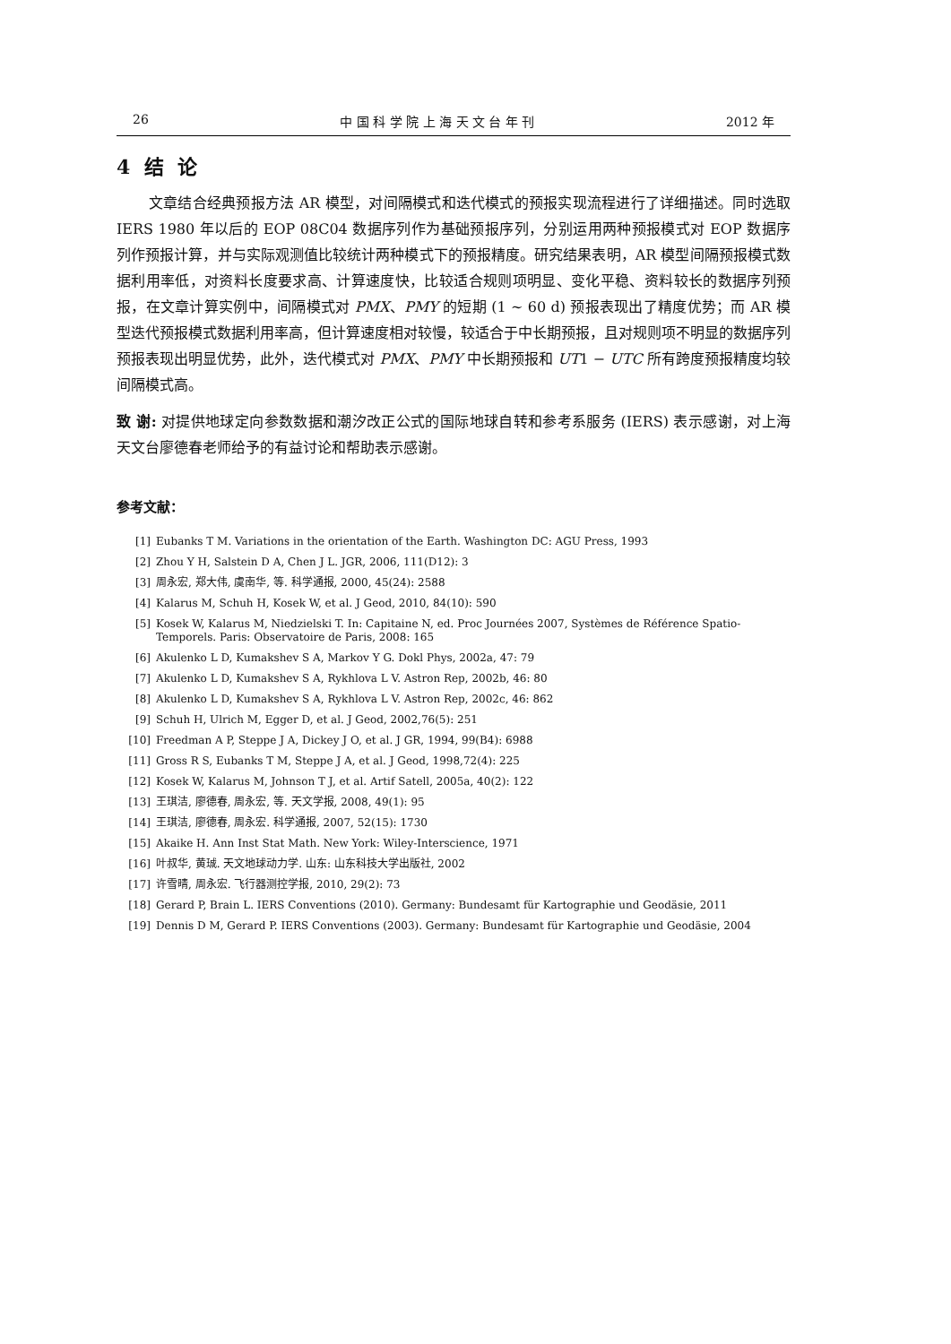26 中 国 科 学 院 上 海 天 文 台 年 刊 2012 年
4 结 论
文章结合经典预报方法 AR 模型，对间隔模式和迭代模式的预报实现流程进行了详细描述。同时选取 IERS 1980 年以后的 EOP 08C04 数据序列作为基础预报序列，分别运用两种预报模式对 EOP 数据序列作预报计算，并与实际观测值比较统计两种模式下的预报精度。研究结果表明，AR 模型间隔预报模式数据利用率低，对资料长度要求高、计算速度快，比较适合规则项明显、变化平稳、资料较长的数据序列预报，在文章计算实例中，间隔模式对 PMX、PMY 的短期 (1 ∼ 60 d) 预报表现出了精度优势；而 AR 模型迭代预报模式数据利用率高，但计算速度相对较慢，较适合于中长期预报，且对规则项不明显的数据序列预报表现出明显优势，此外，迭代模式对 PMX、PMY 中长期预报和 UT1 − UTC 所有跨度预报精度均较间隔模式高。
致 谢: 对提供地球定向参数数据和潮汐改正公式的国际地球自转和参考系服务 (IERS) 表示感谢，对上海天文台廖德春老师给予的有益讨论和帮助表示感谢。
参考文献：
[1] Eubanks T M. Variations in the orientation of the Earth. Washington DC: AGU Press, 1993
[2] Zhou Y H, Salstein D A, Chen J L. JGR, 2006, 111(D12): 3
[3] 周永宏, 郑大伟, 虞南华, 等. 科学通报, 2000, 45(24): 2588
[4] Kalarus M, Schuh H, Kosek W, et al. J Geod, 2010, 84(10): 590
[5] Kosek W, Kalarus M, Niedzielski T. In: Capitaine N, ed. Proc Journées 2007, Systèmes de Référence Spatio-Temporels. Paris: Observatoire de Paris, 2008: 165
[6] Akulenko L D, Kumakshev S A, Markov Y G. Dokl Phys, 2002a, 47: 79
[7] Akulenko L D, Kumakshev S A, Rykhlova L V. Astron Rep, 2002b, 46: 80
[8] Akulenko L D, Kumakshev S A, Rykhlova L V. Astron Rep, 2002c, 46: 862
[9] Schuh H, Ulrich M, Egger D, et al. J Geod, 2002,76(5): 251
[10] Freedman A P, Steppe J A, Dickey J O, et al. J GR, 1994, 99(B4): 6988
[11] Gross R S, Eubanks T M, Steppe J A, et al. J Geod, 1998,72(4): 225
[12] Kosek W, Kalarus M, Johnson T J, et al. Artif Satell, 2005a, 40(2): 122
[13] 王琪洁, 廖德春, 周永宏, 等. 天文学报, 2008, 49(1): 95
[14] 王琪洁, 廖德春, 周永宏. 科学通报, 2007, 52(15): 1730
[15] Akaike H. Ann Inst Stat Math. New York: Wiley-Interscience, 1971
[16] 叶叔华, 黄珹. 天文地球动力学. 山东: 山东科技大学出版社, 2002
[17] 许雪晴, 周永宏. 飞行器测控学报, 2010, 29(2): 73
[18] Gerard P, Brain L. IERS Conventions (2010). Germany: Bundesamt für Kartographie und Geodäsie, 2011
[19] Dennis D M, Gerard P. IERS Conventions (2003). Germany: Bundesamt für Kartographie und Geodäsie, 2004